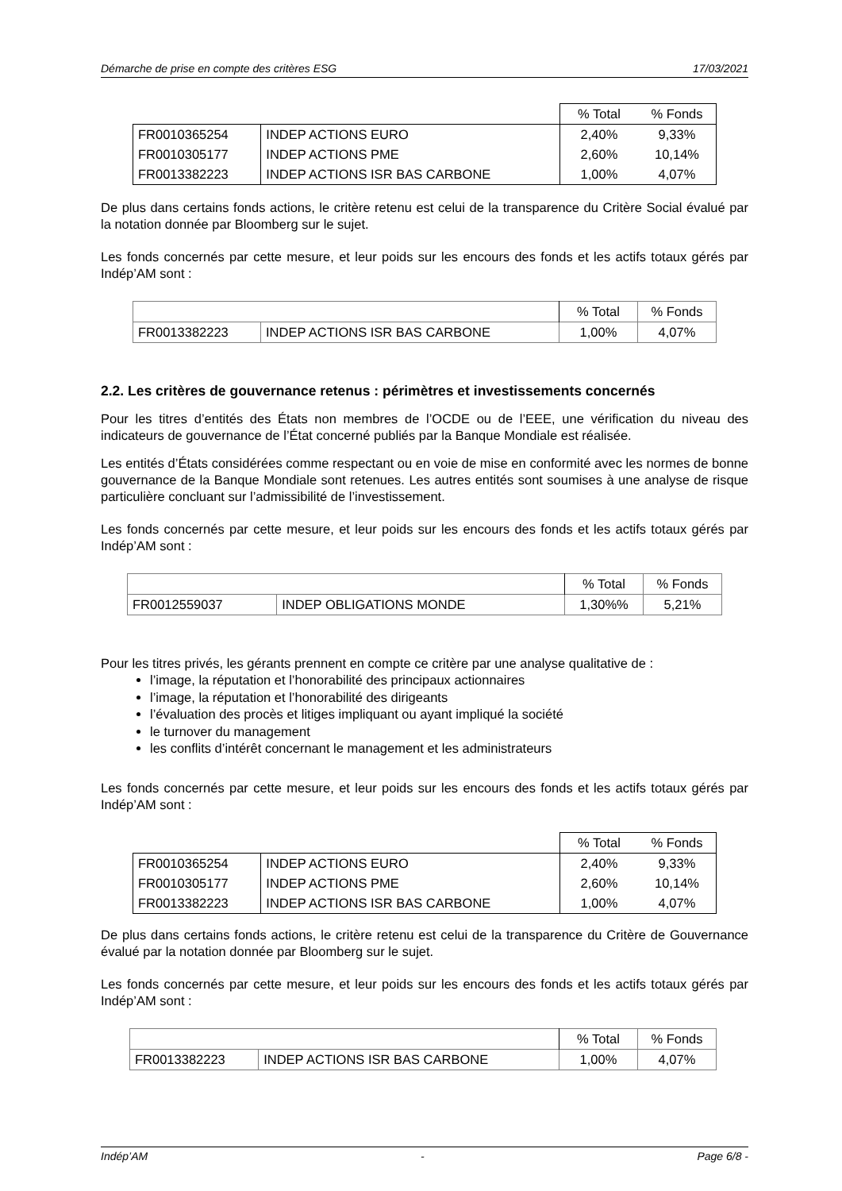Démarche de prise en compte des critères ESG 17/03/2021
| | | % Total | % Fonds |
| --- | --- | --- | --- |
| FR0010365254 | INDEP ACTIONS EURO | 2,40% | 9,33% |
| FR0010305177 | INDEP ACTIONS PME | 2,60% | 10,14% |
| FR0013382223 | INDEP ACTIONS ISR BAS CARBONE | 1,00% | 4,07% |
De plus dans certains fonds actions, le critère retenu est celui de la transparence du Critère Social évalué par la notation donnée par Bloomberg sur le sujet.
Les fonds concernés par cette mesure, et leur poids sur les encours des fonds et les actifs totaux gérés par Indép’AM sont :
| | | % Total | % Fonds |
| --- | --- | --- | --- |
| FR0013382223 | INDEP ACTIONS ISR BAS CARBONE | 1,00% | 4,07% |
2.2. Les critères de gouvernance retenus : périmètres et investissements concernés
Pour les titres d’entités des États non membres de l’OCDE ou de l’EEE, une vérification du niveau des indicateurs de gouvernance de l’État concerné publiés par la Banque Mondiale est réalisée.
Les entités d’États considérées comme respectant ou en voie de mise en conformité avec les normes de bonne gouvernance de la Banque Mondiale sont retenues. Les autres entités sont soumises à une analyse de risque particulière concluant sur l’admissibilité de l’investissement.
Les fonds concernés par cette mesure, et leur poids sur les encours des fonds et les actifs totaux gérés par Indép’AM sont :
| | | % Total | % Fonds |
| --- | --- | --- | --- |
| FR0012559037 | INDEP OBLIGATIONS MONDE | 1,30%% | 5,21% |
Pour les titres privés, les gérants prennent en compte ce critère par une analyse qualitative de :
l’image, la réputation et l’honorabilité des principaux actionnaires
l’image, la réputation et l’honorabilité des dirigeants
l’évaluation des procès et litiges impliquant ou ayant impliqué la société
le turnover du management
les conflits d’intérêt concernant le management et les administrateurs
Les fonds concernés par cette mesure, et leur poids sur les encours des fonds et les actifs totaux gérés par Indép’AM sont :
| | | % Total | % Fonds |
| --- | --- | --- | --- |
| FR0010365254 | INDEP ACTIONS EURO | 2,40% | 9,33% |
| FR0010305177 | INDEP ACTIONS PME | 2,60% | 10,14% |
| FR0013382223 | INDEP ACTIONS ISR BAS CARBONE | 1,00% | 4,07% |
De plus dans certains fonds actions, le critère retenu est celui de la transparence du Critère de Gouvernance évalué par la notation donnée par Bloomberg sur le sujet.
Les fonds concernés par cette mesure, et leur poids sur les encours des fonds et les actifs totaux gérés par Indép’AM sont :
| | | % Total | % Fonds |
| --- | --- | --- | --- |
| FR0013382223 | INDEP ACTIONS ISR BAS CARBONE | 1,00% | 4,07% |
Indép’AM - Page 6/8 -